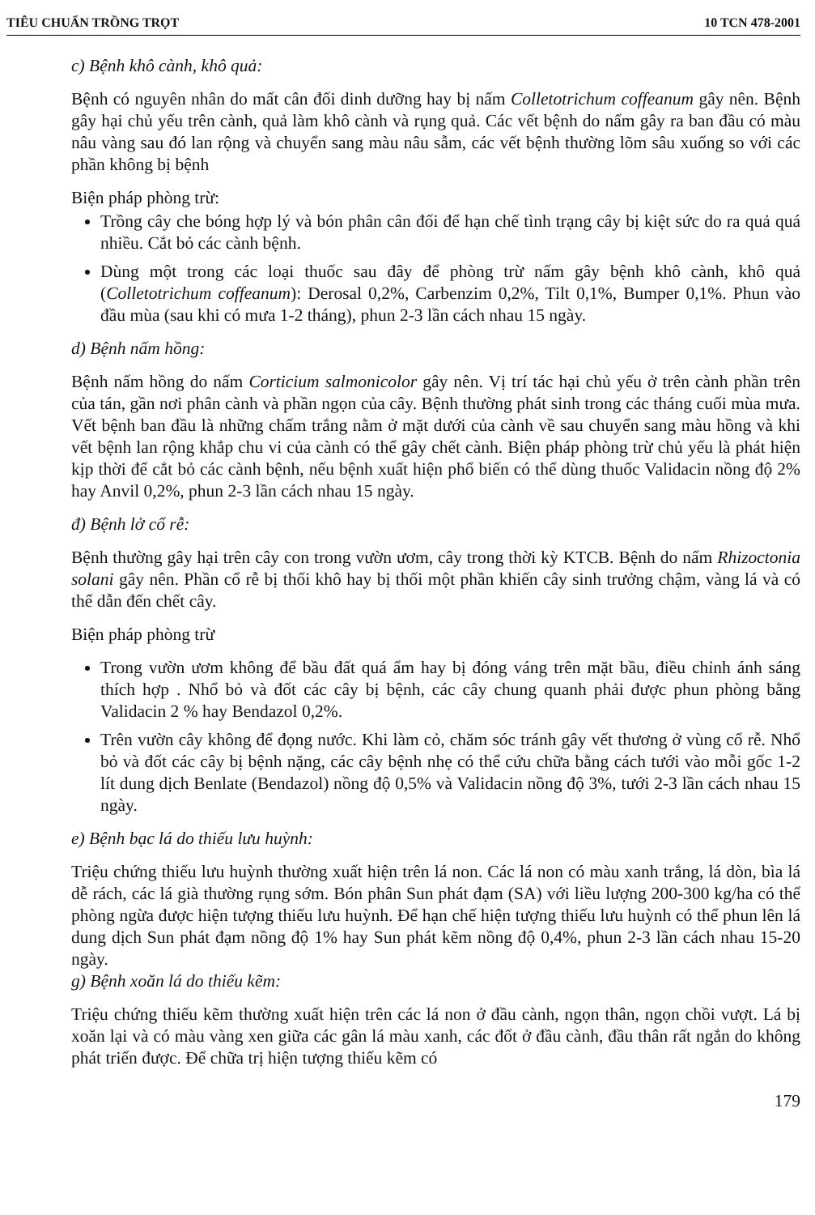TIÊU CHUẨN TRỒNG TRỌT 10 TCN 478-2001
c) Bệnh khô cành, khô quả:
Bệnh có nguyên nhân do mất cân đối dinh dưỡng hay bị nấm Colletotrichum coffeanum gây nên. Bệnh gây hại chủ yếu trên cành, quả làm khô cành và rụng quả. Các vết bệnh do nấm gây ra ban đầu có màu nâu vàng sau đó lan rộng và chuyển sang màu nâu sẫm, các vết bệnh thường lõm sâu xuống so với các phần không bị bệnh
Biện pháp phòng trừ:
Trồng cây che bóng hợp lý và bón phân cân đối để hạn chế tình trạng cây bị kiệt sức do ra quả quá nhiều. Cắt bỏ các cành bệnh.
Dùng một trong các loại thuốc sau đây để phòng trừ nấm gây bệnh khô cành, khô quả (Colletotrichum coffeanum): Derosal 0,2%, Carbenzim 0,2%, Tilt 0,1%, Bumper 0,1%. Phun vào đầu mùa (sau khi có mưa 1-2 tháng), phun 2-3 lần cách nhau 15 ngày.
d) Bệnh nấm hồng:
Bệnh nấm hồng do nấm Corticium salmonicolor gây nên. Vị trí tác hại chủ yếu ở trên cành phần trên của tán, gần nơi phân cành và phần ngọn của cây. Bệnh thường phát sinh trong các tháng cuối mùa mưa. Vết bệnh ban đầu là những chấm trắng nằm ở mặt dưới của cành về sau chuyển sang màu hồng và khi vết bệnh lan rộng khắp chu vi của cành có thể gây chết cành. Biện pháp phòng trừ chủ yếu là phát hiện kịp thời để cắt bỏ các cành bệnh, nếu bệnh xuất hiện phổ biến có thể dùng thuốc Validacin nồng độ 2% hay Anvil 0,2%, phun 2-3 lần cách nhau 15 ngày.
đ) Bệnh lở cổ rễ:
Bệnh thường gây hại trên cây con trong vườn ươm, cây trong thời kỳ KTCB. Bệnh do nấm Rhizoctonia solani gây nên. Phần cổ rễ bị thối khô hay bị thối một phần khiến cây sinh trưởng chậm, vàng lá và có thể dẫn đến chết cây.
Biện pháp phòng trừ
Trong vườn ươm không để bầu đất quá ẩm hay bị đóng váng trên mặt bầu, điều chỉnh ánh sáng thích hợp . Nhổ bỏ và đốt các cây bị bệnh, các cây chung quanh phải được phun phòng bằng Validacin 2 % hay Bendazol 0,2%.
Trên vườn cây không để đọng nước. Khi làm cỏ, chăm sóc tránh gây vết thương ở vùng cổ rễ. Nhổ bỏ và đốt các cây bị bệnh nặng, các cây bệnh nhẹ có thể cứu chữa bằng cách tưới vào mỗi gốc 1-2 lít dung dịch Benlate (Bendazol) nồng độ 0,5% và Validacin nồng độ 3%, tưới 2-3 lần cách nhau 15 ngày.
e) Bệnh bạc lá do thiếu lưu huỳnh:
Triệu chứng thiếu lưu huỳnh thường xuất hiện trên lá non. Các lá non có màu xanh trắng, lá dòn, bìa lá dễ rách, các lá già thường rụng sớm. Bón phân Sun phát đạm (SA) với liều lượng 200-300 kg/ha có thể phòng ngừa được hiện tượng thiếu lưu huỳnh. Để hạn chế hiện tượng thiếu lưu huỳnh có thể phun lên lá dung dịch Sun phát đạm nồng độ 1% hay Sun phát kẽm nồng độ 0,4%, phun 2-3 lần cách nhau 15-20 ngày.
g) Bệnh xoăn lá do thiếu kẽm:
Triệu chứng thiếu kẽm thường xuất hiện trên các lá non ở đầu cành, ngọn thân, ngọn chồi vượt. Lá bị xoăn lại và có màu vàng xen giữa các gân lá màu xanh, các đốt ở đầu cành, đầu thân rất ngắn do không phát triển được. Để chữa trị hiện tượng thiếu kẽm có
179